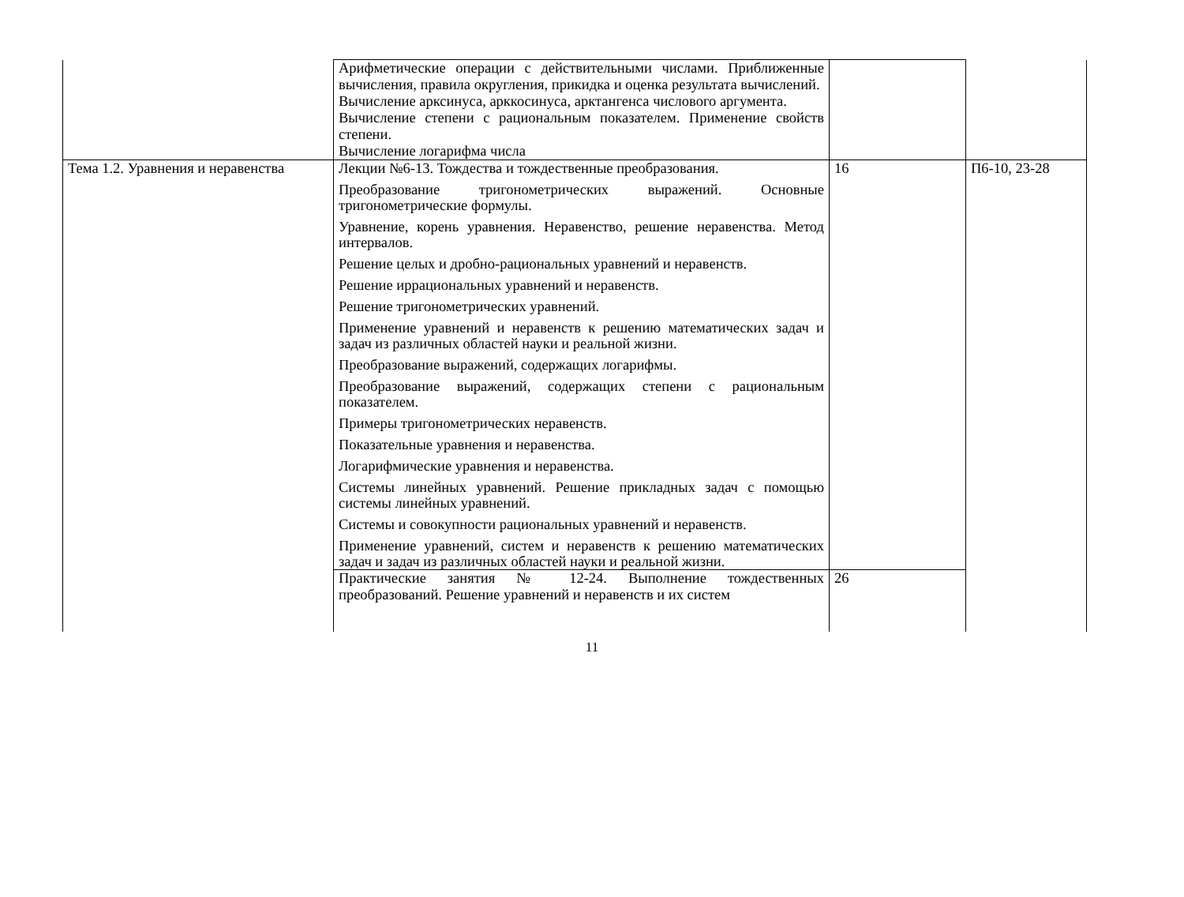| | Арифметические операции с действительными числами. Приближенные вычисления, правила округления, прикидка и оценка результата вычислений. Вычисление арксинуса, арккосинуса, арктангенса числового аргумента. Вычисление степени с рациональным показателем. Применение свойств степени. Вычисление логарифма числа | | |
| Тема 1.2. Уравнения и неравенства | Лекции №6-13. Тождества и тождественные преобразования. Преобразование тригонометрических выражений. Основные тригонометрические формулы. Уравнение, корень уравнения. Неравенство, решение неравенства. Метод интервалов. Решение целых и дробно-рациональных уравнений и неравенств. Решение иррациональных уравнений и неравенств. Решение тригонометрических уравнений. Применение уравнений и неравенств к решению математических задач и задач из различных областей науки и реальной жизни. Преобразование выражений, содержащих логарифмы. Преобразование выражений, содержащих степени с рациональным показателем. Примеры тригонометрических неравенств. Показательные уравнения и неравенства. Логарифмические уравнения и неравенства. Системы линейных уравнений. Решение прикладных задач с помощью системы линейных уравнений. Системы и совокупности рациональных уравнений и неравенств. Применение уравнений, систем и неравенств к решению математических задач и задач из различных областей науки и реальной жизни. | 16 | П6-10, 23-28 |
| | Практические занятия № 12-24. Выполнение тождественных преобразований. Решение уравнений и неравенств и их систем | 26 | |
11